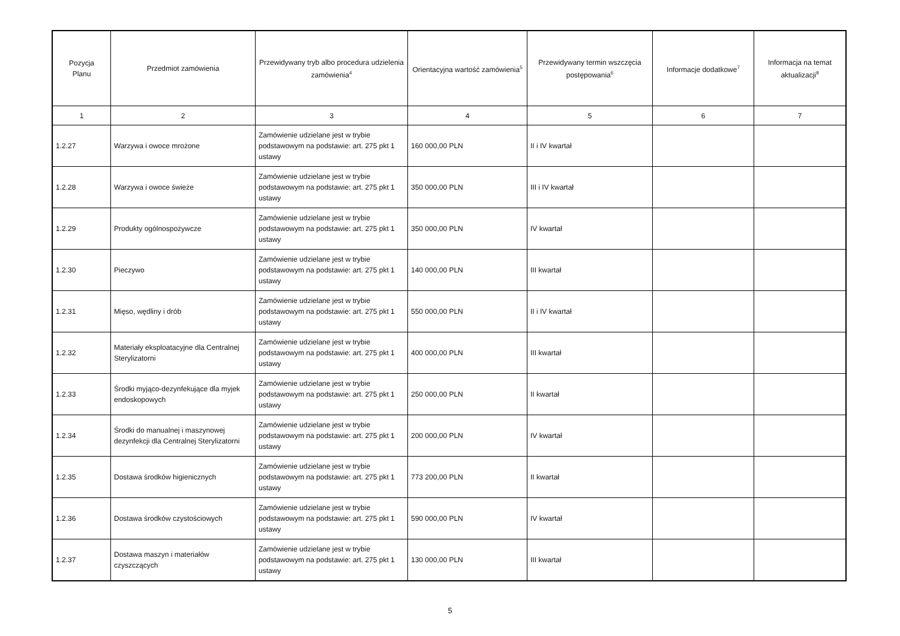| Pozycja Planu | Przedmiot zamówienia | Przewidywany tryb albo procedura udzielenia zamówienia<sup>4</sup> | Orientacyjna wartość zamówienia<sup>5</sup> | Przewidywany termin wszczęcia postępowania<sup>6</sup> | Informacje dodatkowe<sup>7</sup> | Informacja na temat aktualizacji<sup>8</sup> |
| --- | --- | --- | --- | --- | --- | --- |
| 1 | 2 | 3 | 4 | 5 | 6 | 7 |
| 1.2.27 | Warzywa i owoce mrożone | Zamówienie udzielane jest w trybie podstawowym na podstawie: art. 275 pkt 1 ustawy | 160 000,00 PLN | II i IV kwartał | | |
| 1.2.28 | Warzywa i owoce świeże | Zamówienie udzielane jest w trybie podstawowym na podstawie: art. 275 pkt 1 ustawy | 350 000,00 PLN | III i IV kwartał | | |
| 1.2.29 | Produkty ogólnospożywcze | Zamówienie udzielane jest w trybie podstawowym na podstawie: art. 275 pkt 1 ustawy | 350 000,00 PLN | IV kwartał | | |
| 1.2.30 | Pieczywo | Zamówienie udzielane jest w trybie podstawowym na podstawie: art. 275 pkt 1 ustawy | 140 000,00 PLN | III kwartał | | |
| 1.2.31 | Mięso, wędliny i drób | Zamówienie udzielane jest w trybie podstawowym na podstawie: art. 275 pkt 1 ustawy | 550 000,00 PLN | II i IV kwartał | | |
| 1.2.32 | Materiały eksploatacyjne dla Centralnej Sterylizatorni | Zamówienie udzielane jest w trybie podstawowym na podstawie: art. 275 pkt 1 ustawy | 400 000,00 PLN | III kwartał | | |
| 1.2.33 | Środki myjąco-dezynfekujące dla myjek endoskopowych | Zamówienie udzielane jest w trybie podstawowym na podstawie: art. 275 pkt 1 ustawy | 250 000,00 PLN | II kwartał | | |
| 1.2.34 | Środki do manualnej i maszynowej dezynfekcji dla Centralnej Sterylizatorni | Zamówienie udzielane jest w trybie podstawowym na podstawie: art. 275 pkt 1 ustawy | 200 000,00 PLN | IV kwartał | | |
| 1.2.35 | Dostawa środków higienicznych | Zamówienie udzielane jest w trybie podstawowym na podstawie: art. 275 pkt 1 ustawy | 773 200,00 PLN | II kwartał | | |
| 1.2.36 | Dostawa środków czystościowych | Zamówienie udzielane jest w trybie podstawowym na podstawie: art. 275 pkt 1 ustawy | 590 000,00 PLN | IV kwartał | | |
| 1.2.37 | Dostawa maszyn i materiałów czyszczących | Zamówienie udzielane jest w trybie podstawowym na podstawie: art. 275 pkt 1 ustawy | 130 000,00 PLN | III kwartał | | |
5